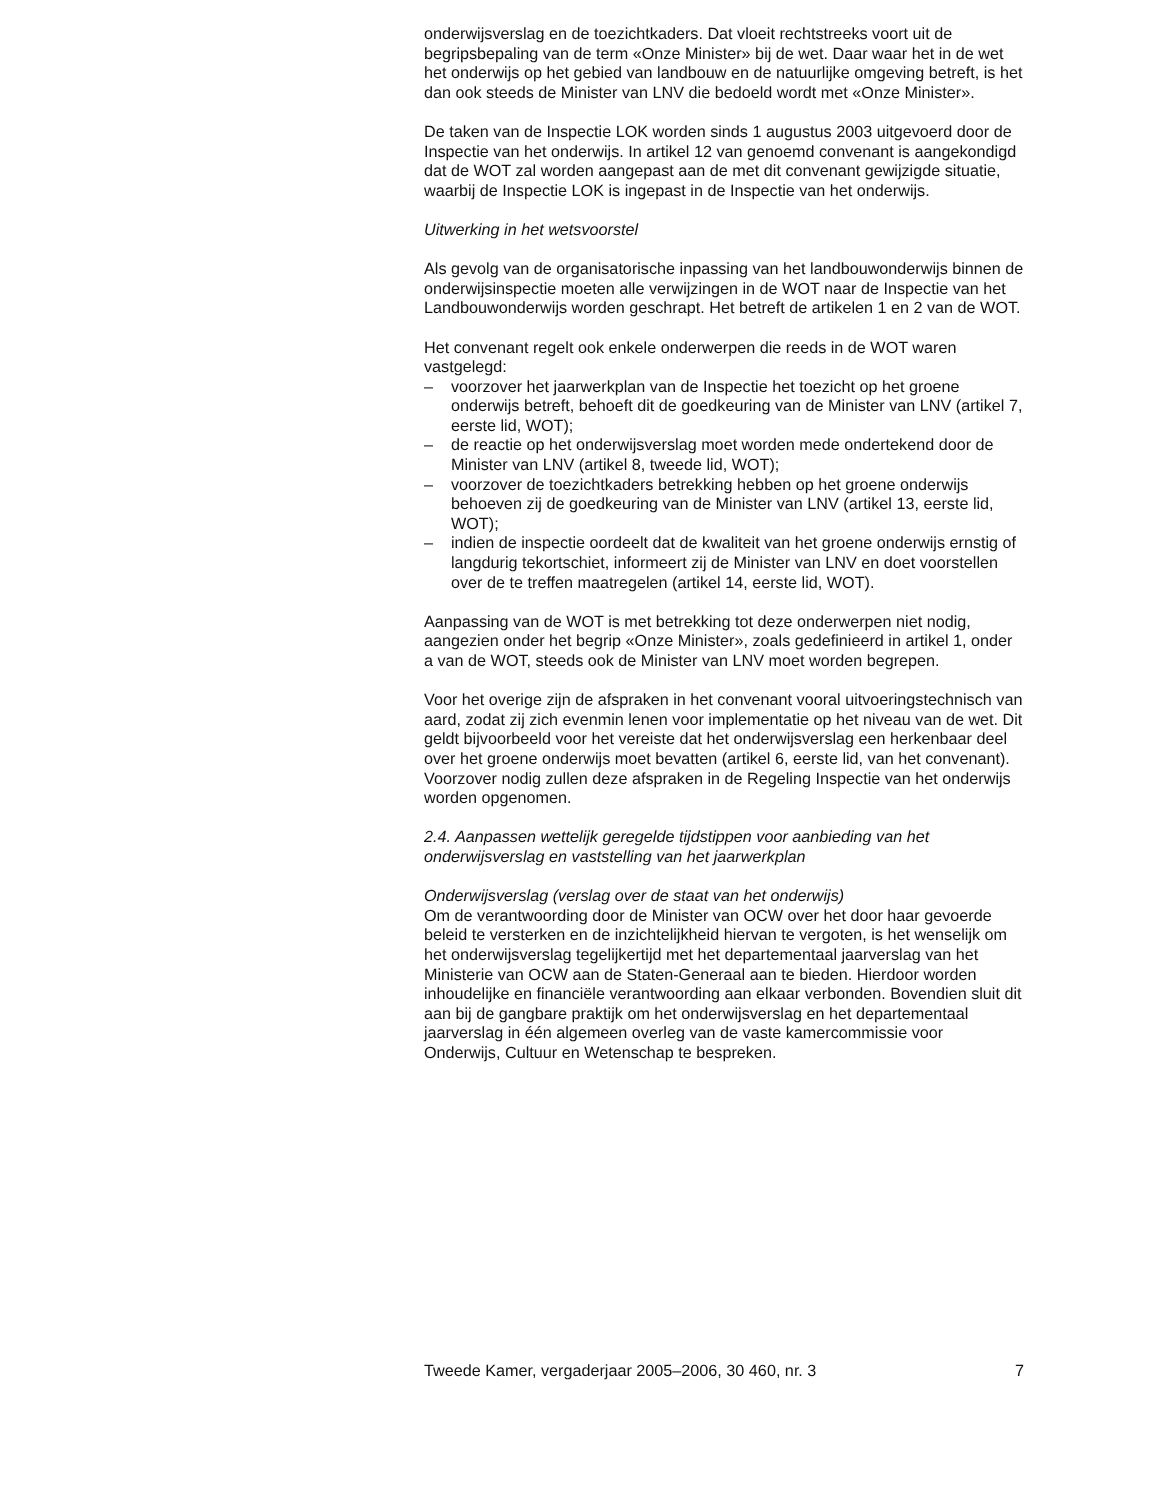onderwijsverslag en de toezichtkaders. Dat vloeit rechtstreeks voort uit de begripsbepaling van de term «Onze Minister» bij de wet. Daar waar het in de wet het onderwijs op het gebied van landbouw en de natuurlijke omgeving betreft, is het dan ook steeds de Minister van LNV die bedoeld wordt met «Onze Minister».
De taken van de Inspectie LOK worden sinds 1 augustus 2003 uitgevoerd door de Inspectie van het onderwijs. In artikel 12 van genoemd convenant is aangekondigd dat de WOT zal worden aangepast aan de met dit convenant gewijzigde situatie, waarbij de Inspectie LOK is ingepast in de Inspectie van het onderwijs.
Uitwerking in het wetsvoorstel
Als gevolg van de organisatorische inpassing van het landbouwonderwijs binnen de onderwijsinspectie moeten alle verwijzingen in de WOT naar de Inspectie van het Landbouwonderwijs worden geschrapt. Het betreft de artikelen 1 en 2 van de WOT.
Het convenant regelt ook enkele onderwerpen die reeds in de WOT waren vastgelegd:
– voorzover het jaarwerkplan van de Inspectie het toezicht op het groene onderwijs betreft, behoeft dit de goedkeuring van de Minister van LNV (artikel 7, eerste lid, WOT);
– de reactie op het onderwijsverslag moet worden mede ondertekend door de Minister van LNV (artikel 8, tweede lid, WOT);
– voorzover de toezichtkaders betrekking hebben op het groene onderwijs behoeven zij de goedkeuring van de Minister van LNV (artikel 13, eerste lid, WOT);
– indien de inspectie oordeelt dat de kwaliteit van het groene onderwijs ernstig of langdurig tekortschiet, informeert zij de Minister van LNV en doet voorstellen over de te treffen maatregelen (artikel 14, eerste lid, WOT).
Aanpassing van de WOT is met betrekking tot deze onderwerpen niet nodig, aangezien onder het begrip «Onze Minister», zoals gedefinieerd in artikel 1, onder a van de WOT, steeds ook de Minister van LNV moet worden begrepen.
Voor het overige zijn de afspraken in het convenant vooral uitvoeringstechnisch van aard, zodat zij zich evenmin lenen voor implementatie op het niveau van de wet. Dit geldt bijvoorbeeld voor het vereiste dat het onderwijsverslag een herkenbaar deel over het groene onderwijs moet bevatten (artikel 6, eerste lid, van het convenant). Voorzover nodig zullen deze afspraken in de Regeling Inspectie van het onderwijs worden opgenomen.
2.4. Aanpassen wettelijk geregelde tijdstippen voor aanbieding van het onderwijsverslag en vaststelling van het jaarwerkplan
Onderwijsverslag (verslag over de staat van het onderwijs)
Om de verantwoording door de Minister van OCW over het door haar gevoerde beleid te versterken en de inzichtelijkheid hiervan te vergoten, is het wenselijk om het onderwijsverslag tegelijkertijd met het departementaal jaarverslag van het Ministerie van OCW aan de Staten-Generaal aan te bieden. Hierdoor worden inhoudelijke en financiële verantwoording aan elkaar verbonden. Bovendien sluit dit aan bij de gangbare praktijk om het onderwijsverslag en het departementaal jaarverslag in één algemeen overleg van de vaste kamercommissie voor Onderwijs, Cultuur en Wetenschap te bespreken.
Tweede Kamer, vergaderjaar 2005–2006, 30 460, nr. 3 7